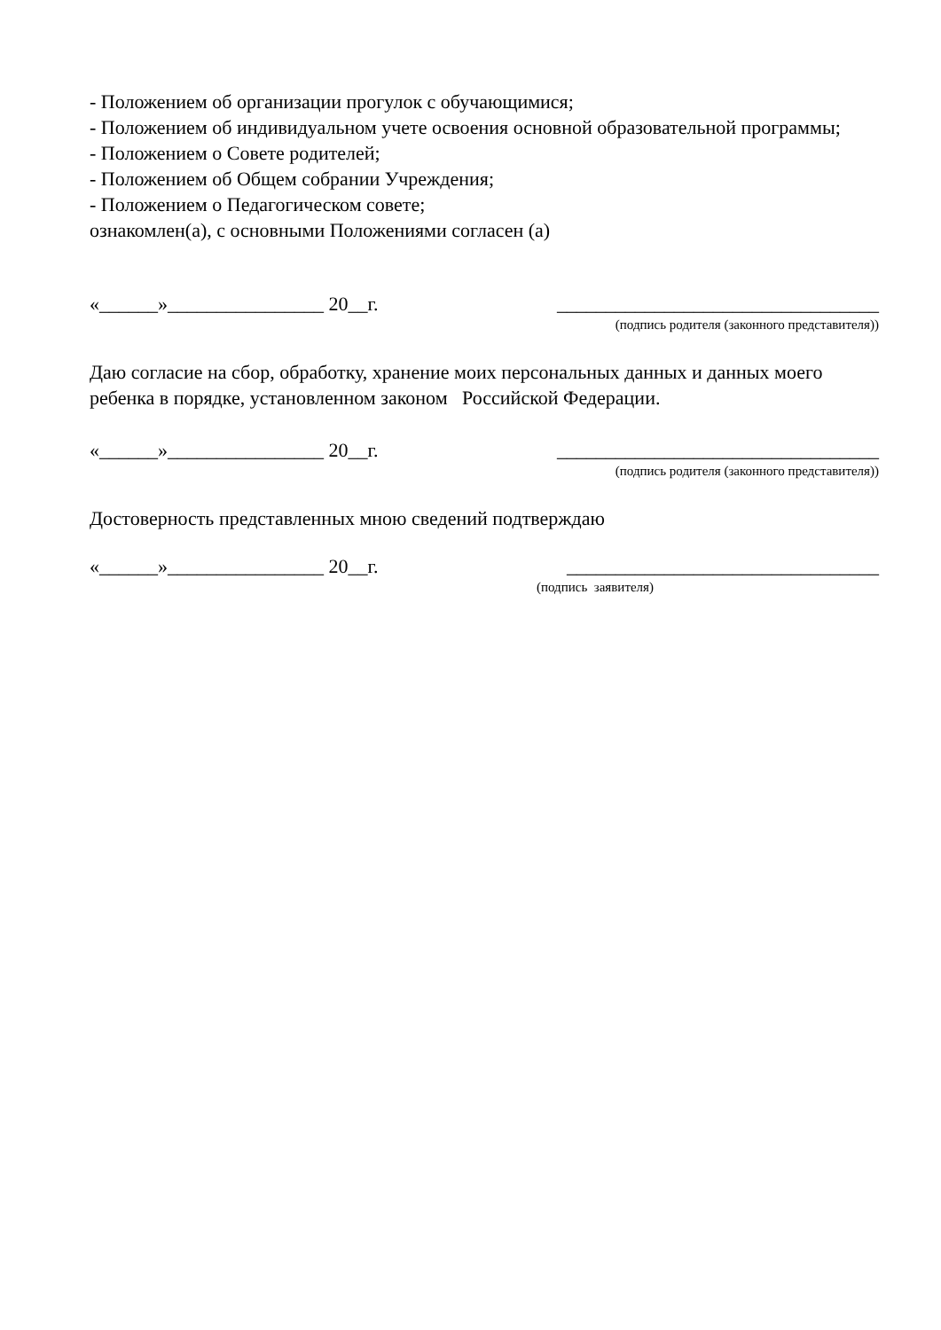- Положением об организации прогулок с обучающимися;
- Положением об индивидуальном учете освоения основной образовательной программы;
- Положением о Совете родителей;
- Положением об Общем собрании Учреждения;
- Положением о Педагогическом совете;
ознакомлен(а), с основными Положениями согласен (а)
«______»________________ 20__г. _________________________________
(подпись родителя (законного представителя))
Даю согласие на сбор, обработку, хранение моих персональных данных и данных моего ребенка в порядке, установленном законом Российской Федерации.
«______»________________ 20__г. _________________________________
(подпись родителя (законного представителя))
Достоверность представленных мною сведений подтверждаю
«______»________________ 20__г. ________________________________
(подпись заявителя)